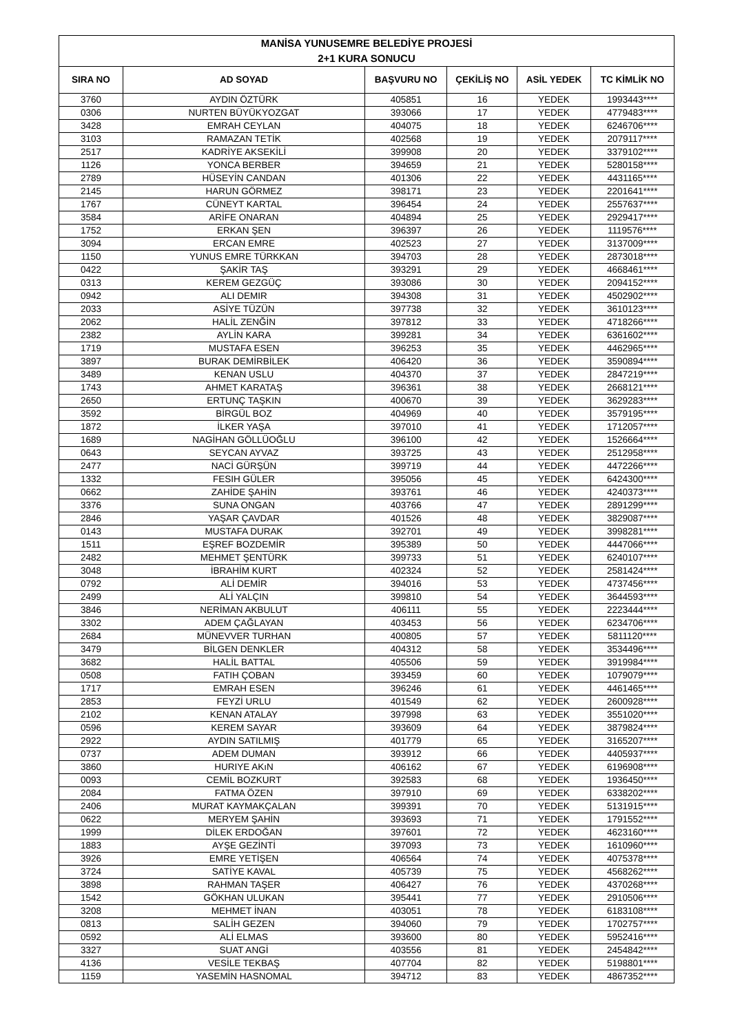| MANİSA YUNUSEMRE BELEDİYE PROJESİ | | | | | |
| --- | --- | --- | --- | --- | --- |
| 2+1 KURA SONUCU | | | | | |
| SIRA NO | AD SOYAD | BAŞVURU NO | ÇEKİLİŞ NO | ASİL YEDEK | TC KİMLİK NO |
| 3760 | AYDIN ÖZTÜRK | 405851 | 16 | YEDEK | 1993443**** |
| 0306 | NURTEN BÜYÜKYOZGAT | 393066 | 17 | YEDEK | 4779483**** |
| 3428 | EMRAH CEYLAN | 404075 | 18 | YEDEK | 6246706**** |
| 3103 | RAMAZAN TETİK | 402568 | 19 | YEDEK | 2079117**** |
| 2517 | KADRİYE AKSEKİLİ | 399908 | 20 | YEDEK | 3379102**** |
| 1126 | YONCA BERBER | 394659 | 21 | YEDEK | 5280158**** |
| 2789 | HÜSEYİN CANDAN | 401306 | 22 | YEDEK | 4431165**** |
| 2145 | HARUN GÖRMEZ | 398171 | 23 | YEDEK | 2201641**** |
| 1767 | CÜNEYT KARTAL | 396454 | 24 | YEDEK | 2557637**** |
| 3584 | ARİFE ONARAN | 404894 | 25 | YEDEK | 2929417**** |
| 1752 | ERKAN ŞEN | 396397 | 26 | YEDEK | 1119576**** |
| 3094 | ERCAN EMRE | 402523 | 27 | YEDEK | 3137009**** |
| 1150 | YUNUS EMRE TÜRKKAN | 394703 | 28 | YEDEK | 2873018**** |
| 0422 | ŞAKİR TAŞ | 393291 | 29 | YEDEK | 4668461**** |
| 0313 | KEREM GEZGÜÇ | 393086 | 30 | YEDEK | 2094152**** |
| 0942 | ALI DEMIR | 394308 | 31 | YEDEK | 4502902**** |
| 2033 | ASİYE TÜZÜN | 397738 | 32 | YEDEK | 3610123**** |
| 2062 | HALİL ZENĞİN | 397812 | 33 | YEDEK | 4718266**** |
| 2382 | AYLİN KARA | 399281 | 34 | YEDEK | 6361602**** |
| 1719 | MUSTAFA ESEN | 396253 | 35 | YEDEK | 4462965**** |
| 3897 | BURAK DEMİRBİLEK | 406420 | 36 | YEDEK | 3590894**** |
| 3489 | KENAN USLU | 404370 | 37 | YEDEK | 2847219**** |
| 1743 | AHMET KARATAŞ | 396361 | 38 | YEDEK | 2668121**** |
| 2650 | ERTUNÇ TAŞKIN | 400670 | 39 | YEDEK | 3629283**** |
| 3592 | BİRGÜL BOZ | 404969 | 40 | YEDEK | 3579195**** |
| 1872 | İLKER YAŞA | 397010 | 41 | YEDEK | 1712057**** |
| 1689 | NAGİHAN GÖLLÜOĞLU | 396100 | 42 | YEDEK | 1526664**** |
| 0643 | SEYCAN AYVAZ | 393725 | 43 | YEDEK | 2512958**** |
| 2477 | NACİ GÜRŞÜN | 399719 | 44 | YEDEK | 4472266**** |
| 1332 | FESIH GÜLER | 395056 | 45 | YEDEK | 6424300**** |
| 0662 | ZAHİDE ŞAHİN | 393761 | 46 | YEDEK | 4240373**** |
| 3376 | SUNA ONGAN | 403766 | 47 | YEDEK | 2891299**** |
| 2846 | YAŞAR ÇAVDAR | 401526 | 48 | YEDEK | 3829087**** |
| 0143 | MUSTAFA DURAK | 392701 | 49 | YEDEK | 3998281**** |
| 1511 | EŞREF BOZDEMİR | 395389 | 50 | YEDEK | 4447066**** |
| 2482 | MEHMET ŞENTÜRK | 399733 | 51 | YEDEK | 6240107**** |
| 3048 | İBRAHİM KURT | 402324 | 52 | YEDEK | 2581424**** |
| 0792 | ALİ DEMİR | 394016 | 53 | YEDEK | 4737456**** |
| 2499 | ALİ YALÇIN | 399810 | 54 | YEDEK | 3644593**** |
| 3846 | NERİMAN AKBULUT | 406111 | 55 | YEDEK | 2223444**** |
| 3302 | ADEM ÇAĞLAYAN | 403453 | 56 | YEDEK | 6234706**** |
| 2684 | MÜNEVVER TURHAN | 400805 | 57 | YEDEK | 5811120**** |
| 3479 | BİLGEN DENKLER | 404312 | 58 | YEDEK | 3534496**** |
| 3682 | HALİL BATTAL | 405506 | 59 | YEDEK | 3919984**** |
| 0508 | FATIH ÇOBAN | 393459 | 60 | YEDEK | 1079079**** |
| 1717 | EMRAH ESEN | 396246 | 61 | YEDEK | 4461465**** |
| 2853 | FEYZİ URLU | 401549 | 62 | YEDEK | 2600928**** |
| 2102 | KENAN ATALAY | 397998 | 63 | YEDEK | 3551020**** |
| 0596 | KEREM SAYAR | 393609 | 64 | YEDEK | 3879824**** |
| 2922 | AYDIN SATILMIŞ | 401779 | 65 | YEDEK | 3165207**** |
| 0737 | ADEM DUMAN | 393912 | 66 | YEDEK | 4405937**** |
| 3860 | HURIYE AKıN | 406162 | 67 | YEDEK | 6196908**** |
| 0093 | CEMİL BOZKURT | 392583 | 68 | YEDEK | 1936450**** |
| 2084 | FATMA ÖZEN | 397910 | 69 | YEDEK | 6338202**** |
| 2406 | MURAT KAYMAKÇALAN | 399391 | 70 | YEDEK | 5131915**** |
| 0622 | MERYEM ŞAHİN | 393693 | 71 | YEDEK | 1791552**** |
| 1999 | DİLEK ERDOĞAN | 397601 | 72 | YEDEK | 4623160**** |
| 1883 | AYŞE GEZİNTİ | 397093 | 73 | YEDEK | 1610960**** |
| 3926 | EMRE YETİŞEN | 406564 | 74 | YEDEK | 4075378**** |
| 3724 | SATİYE KAVAL | 405739 | 75 | YEDEK | 4568262**** |
| 3898 | RAHMAN TAŞER | 406427 | 76 | YEDEK | 4370268**** |
| 1542 | GÖKHAN ULUKAN | 395441 | 77 | YEDEK | 2910506**** |
| 3208 | MEHMET İNAN | 403051 | 78 | YEDEK | 6183108**** |
| 0813 | SALİH GEZEN | 394060 | 79 | YEDEK | 1702757**** |
| 0592 | ALİ ELMAS | 393600 | 80 | YEDEK | 5952416**** |
| 3327 | SUAT ANGİ | 403556 | 81 | YEDEK | 2454842**** |
| 4136 | VESİLE TEKBAŞ | 407704 | 82 | YEDEK | 5198801**** |
| 1159 | YASEMİN HASNOMAL | 394712 | 83 | YEDEK | 4867352**** |